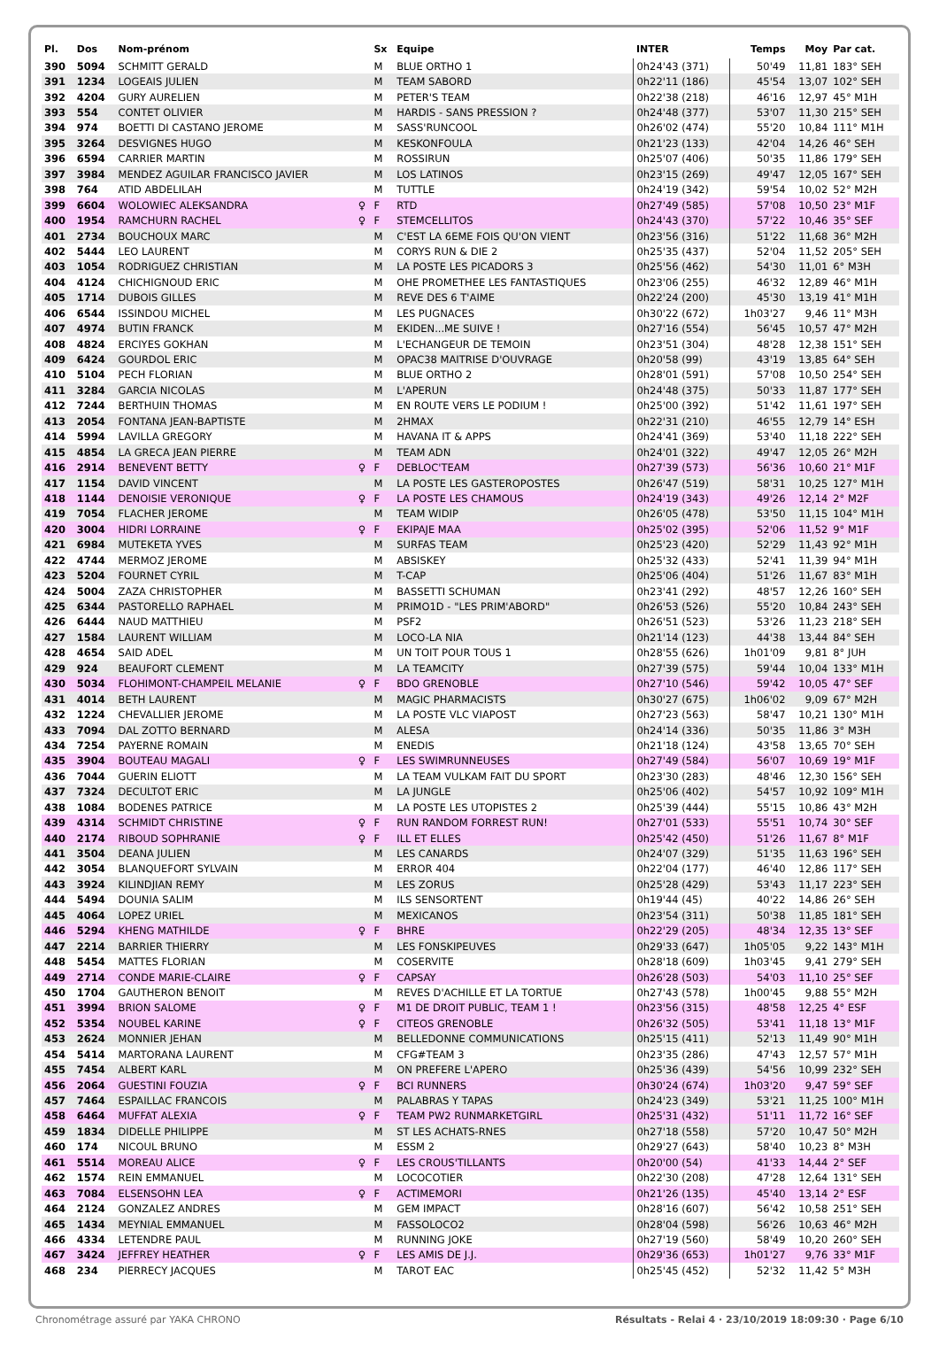| Pl. | Dos | Nom-prénom | | Sx | Equipe | INTER | Temps | Moy | Par cat. |
| --- | --- | --- | --- | --- | --- | --- | --- | --- | --- |
| 390 | 5094 | SCHMITT GERALD | | M | BLUE ORTHO 1 | 0h24'43 (371) | 50'49 | 11,81 | 183° SEH |
| 391 | 1234 | LOGEAIS JULIEN | | M | TEAM SABORD | 0h22'11 (186) | 45'54 | 13,07 | 102° SEH |
| 392 | 4204 | GURY AURELIEN | | M | PETER'S TEAM | 0h22'38 (218) | 46'16 | 12,97 | 45° M1H |
| 393 | 554 | CONTET OLIVIER | | M | HARDIS - SANS PRESSION ? | 0h24'48 (377) | 53'07 | 11,30 | 215° SEH |
| 394 | 974 | BOETTI DI CASTANO JEROME | | M | SASS'RUNCOOL | 0h26'02 (474) | 55'20 | 10,84 | 111° M1H |
| 395 | 3264 | DESVIGNES HUGO | | M | KESKONFOULA | 0h21'23 (133) | 42'04 | 14,26 | 46° SEH |
| 396 | 6594 | CARRIER MARTIN | | M | ROSSIRUN | 0h25'07 (406) | 50'35 | 11,86 | 179° SEH |
| 397 | 3984 | MENDEZ AGUILAR FRANCISCO JAVIER | | M | LOS LATINOS | 0h23'15 (269) | 49'47 | 12,05 | 167° SEH |
| 398 | 764 | ATID ABDELILAH | | M | TUTTLE | 0h24'19 (342) | 59'54 | 10,02 | 52° M2H |
| 399 | 6604 | WOLOWIEC ALEKSANDRA | ♀ | F | RTD | 0h27'49 (585) | 57'08 | 10,50 | 23° M1F |
| 400 | 1954 | RAMCHURN RACHEL | ♀ | F | STEMCELLITOS | 0h24'43 (370) | 57'22 | 10,46 | 35° SEF |
| 401 | 2734 | BOUCHOUX MARC | | M | C'EST LA 6EME FOIS QU'ON VIENT | 0h23'56 (316) | 51'22 | 11,68 | 36° M2H |
| 402 | 5444 | LEO LAURENT | | M | CORYS RUN & DIE 2 | 0h25'35 (437) | 52'04 | 11,52 | 205° SEH |
| 403 | 1054 | RODRIGUEZ CHRISTIAN | | M | LA POSTE LES PICADORS 3 | 0h25'56 (462) | 54'30 | 11,01 | 6° M3H |
| 404 | 4124 | CHICHIGNOUD ERIC | | M | OHE PROMETHEE LES FANTASTIQUES | 0h23'06 (255) | 46'32 | 12,89 | 46° M1H |
| 405 | 1714 | DUBOIS GILLES | | M | REVE DES 6 T'AIME | 0h22'24 (200) | 45'30 | 13,19 | 41° M1H |
| 406 | 6544 | ISSINDOU MICHEL | | M | LES PUGNACES | 0h30'22 (672) | 1h03'27 | 9,46 | 11° M3H |
| 407 | 4974 | BUTIN FRANCK | | M | EKIDEN...ME SUIVE ! | 0h27'16 (554) | 56'45 | 10,57 | 47° M2H |
| 408 | 4824 | ERCIYES GOKHAN | | M | L'ECHANGEUR DE TEMOIN | 0h23'51 (304) | 48'28 | 12,38 | 151° SEH |
| 409 | 6424 | GOURDOL ERIC | | M | OPAC38 MAITRISE D'OUVRAGE | 0h20'58 (99) | 43'19 | 13,85 | 64° SEH |
| 410 | 5104 | PECH FLORIAN | | M | BLUE ORTHO 2 | 0h28'01 (591) | 57'08 | 10,50 | 254° SEH |
| 411 | 3284 | GARCIA NICOLAS | | M | L'APERUN | 0h24'48 (375) | 50'33 | 11,87 | 177° SEH |
| 412 | 7244 | BERTHUIN THOMAS | | M | EN ROUTE VERS LE PODIUM ! | 0h25'00 (392) | 51'42 | 11,61 | 197° SEH |
| 413 | 2054 | FONTANA JEAN-BAPTISTE | | M | 2HMAX | 0h22'31 (210) | 46'55 | 12,79 | 14° ESH |
| 414 | 5994 | LAVILLA GREGORY | | M | HAVANA IT & APPS | 0h24'41 (369) | 53'40 | 11,18 | 222° SEH |
| 415 | 4854 | LA GRECA JEAN PIERRE | | M | TEAM ADN | 0h24'01 (322) | 49'47 | 12,05 | 26° M2H |
| 416 | 2914 | BENEVENT BETTY | ♀ | F | DEBLOC'TEAM | 0h27'39 (573) | 56'36 | 10,60 | 21° M1F |
| 417 | 1154 | DAVID VINCENT | | M | LA POSTE LES GASTEROPOSTES | 0h26'47 (519) | 58'31 | 10,25 | 127° M1H |
| 418 | 1144 | DENOISIE VERONIQUE | ♀ | F | LA POSTE LES CHAMOUS | 0h24'19 (343) | 49'26 | 12,14 | 2° M2F |
| 419 | 7054 | FLACHER JEROME | | M | TEAM WIDIP | 0h26'05 (478) | 53'50 | 11,15 | 104° M1H |
| 420 | 3004 | HIDRI LORRAINE | ♀ | F | EKIPAJE MAA | 0h25'02 (395) | 52'06 | 11,52 | 9° M1F |
| 421 | 6984 | MUTEKETA YVES | | M | SURFAS TEAM | 0h25'23 (420) | 52'29 | 11,43 | 92° M1H |
| 422 | 4744 | MERMOZ JEROME | | M | ABSISKEY | 0h25'32 (433) | 52'41 | 11,39 | 94° M1H |
| 423 | 5204 | FOURNET CYRIL | | M | T-CAP | 0h25'06 (404) | 51'26 | 11,67 | 83° M1H |
| 424 | 5004 | ZAZA CHRISTOPHER | | M | BASSETTI SCHUMAN | 0h23'41 (292) | 48'57 | 12,26 | 160° SEH |
| 425 | 6344 | PASTORELLO RAPHAEL | | M | PRIMO1D - "LES PRIM'ABORD" | 0h26'53 (526) | 55'20 | 10,84 | 243° SEH |
| 426 | 6444 | NAUD MATTHIEU | | M | PSF2 | 0h26'51 (523) | 53'26 | 11,23 | 218° SEH |
| 427 | 1584 | LAURENT WILLIAM | | M | LOCO-LA NIA | 0h21'14 (123) | 44'38 | 13,44 | 84° SEH |
| 428 | 4654 | SAID ADEL | | M | UN TOIT POUR TOUS 1 | 0h28'55 (626) | 1h01'09 | 9,81 | 8° JUH |
| 429 | 924 | BEAUFORT CLEMENT | | M | LA TEAMCITY | 0h27'39 (575) | 59'44 | 10,04 | 133° M1H |
| 430 | 5034 | FLOHIMONT-CHAMPEIL MELANIE | ♀ | F | BDO GRENOBLE | 0h27'10 (546) | 59'42 | 10,05 | 47° SEF |
| 431 | 4014 | BETH LAURENT | | M | MAGIC PHARMACISTS | 0h30'27 (675) | 1h06'02 | 9,09 | 67° M2H |
| 432 | 1224 | CHEVALLIER JEROME | | M | LA POSTE VLC VIAPOST | 0h27'23 (563) | 58'47 | 10,21 | 130° M1H |
| 433 | 7094 | DAL ZOTTO BERNARD | | M | ALESA | 0h24'14 (336) | 50'35 | 11,86 | 3° M3H |
| 434 | 7254 | PAYERNE ROMAIN | | M | ENEDIS | 0h21'18 (124) | 43'58 | 13,65 | 70° SEH |
| 435 | 3904 | BOUTEAU MAGALI | ♀ | F | LES SWIMRUNNEUSES | 0h27'49 (584) | 56'07 | 10,69 | 19° M1F |
| 436 | 7044 | GUERIN ELIOTT | | M | LA TEAM VULKAM FAIT DU SPORT | 0h23'30 (283) | 48'46 | 12,30 | 156° SEH |
| 437 | 7324 | DECULTOT ERIC | | M | LA JUNGLE | 0h25'06 (402) | 54'57 | 10,92 | 109° M1H |
| 438 | 1084 | BODENES PATRICE | | M | LA POSTE LES UTOPISTES 2 | 0h25'39 (444) | 55'15 | 10,86 | 43° M2H |
| 439 | 4314 | SCHMIDT CHRISTINE | ♀ | F | RUN RANDOM FORREST RUN! | 0h27'01 (533) | 55'51 | 10,74 | 30° SEF |
| 440 | 2174 | RIBOUD SOPHRANIE | ♀ | F | ILL ET ELLES | 0h25'42 (450) | 51'26 | 11,67 | 8° M1F |
| 441 | 3504 | DEANA JULIEN | | M | LES CANARDS | 0h24'07 (329) | 51'35 | 11,63 | 196° SEH |
| 442 | 3054 | BLANQUEFORT SYLVAIN | | M | ERROR 404 | 0h22'04 (177) | 46'40 | 12,86 | 117° SEH |
| 443 | 3924 | KILINDJIAN REMY | | M | LES ZORUS | 0h25'28 (429) | 53'43 | 11,17 | 223° SEH |
| 444 | 5494 | DOUNIA SALIM | | M | ILS SENSORTENT | 0h19'44 (45) | 40'22 | 14,86 | 26° SEH |
| 445 | 4064 | LOPEZ URIEL | | M | MEXICANOS | 0h23'54 (311) | 50'38 | 11,85 | 181° SEH |
| 446 | 5294 | KHENG MATHILDE | ♀ | F | BHRE | 0h22'29 (205) | 48'34 | 12,35 | 13° SEF |
| 447 | 2214 | BARRIER THIERRY | | M | LES FONSKIPEUVES | 0h29'33 (647) | 1h05'05 | 9,22 | 143° M1H |
| 448 | 5454 | MATTES FLORIAN | | M | COSERVITE | 0h28'18 (609) | 1h03'45 | 9,41 | 279° SEH |
| 449 | 2714 | CONDE MARIE-CLAIRE | ♀ | F | CAPSAY | 0h26'28 (503) | 54'03 | 11,10 | 25° SEF |
| 450 | 1704 | GAUTHERON BENOIT | | M | REVES D'ACHILLE ET LA TORTUE | 0h27'43 (578) | 1h00'45 | 9,88 | 55° M2H |
| 451 | 3994 | BRION SALOME | ♀ | F | M1 DE DROIT PUBLIC, TEAM 1 ! | 0h23'56 (315) | 48'58 | 12,25 | 4° ESF |
| 452 | 5354 | NOUBEL KARINE | ♀ | F | CITEOS GRENOBLE | 0h26'32 (505) | 53'41 | 11,18 | 13° M1F |
| 453 | 2624 | MONNIER JEHAN | | M | BELLEDONNE COMMUNICATIONS | 0h25'15 (411) | 52'13 | 11,49 | 90° M1H |
| 454 | 5414 | MARTORANA LAURENT | | M | CFG#TEAM 3 | 0h23'35 (286) | 47'43 | 12,57 | 57° M1H |
| 455 | 7454 | ALBERT KARL | | M | ON PREFERE L'APERO | 0h25'36 (439) | 54'56 | 10,99 | 232° SEH |
| 456 | 2064 | GUESTINI FOUZIA | ♀ | F | BCI RUNNERS | 0h30'24 (674) | 1h03'20 | 9,47 | 59° SEF |
| 457 | 7464 | ESPAILLAC FRANCOIS | | M | PALABRAS Y TAPAS | 0h24'23 (349) | 53'21 | 11,25 | 100° M1H |
| 458 | 6464 | MUFFAT ALEXIA | ♀ | F | TEAM PW2 RUNMARKETGIRL | 0h25'31 (432) | 51'11 | 11,72 | 16° SEF |
| 459 | 1834 | DIDELLE PHILIPPE | | M | ST LES ACHATS-RNES | 0h27'18 (558) | 57'20 | 10,47 | 50° M2H |
| 460 | 174 | NICOUL BRUNO | | M | ESSM 2 | 0h29'27 (643) | 58'40 | 10,23 | 8° M3H |
| 461 | 5514 | MOREAU ALICE | ♀ | F | LES CROUS'TILLANTS | 0h20'00 (54) | 41'33 | 14,44 | 2° SEF |
| 462 | 1574 | REIN EMMANUEL | | M | LOCOCOTIER | 0h22'30 (208) | 47'28 | 12,64 | 131° SEH |
| 463 | 7084 | ELSENSOHN LEA | ♀ | F | ACTIMEMORI | 0h21'26 (135) | 45'40 | 13,14 | 2° ESF |
| 464 | 2124 | GONZALEZ ANDRES | | M | GEM IMPACT | 0h28'16 (607) | 56'42 | 10,58 | 251° SEH |
| 465 | 1434 | MEYNIAL EMMANUEL | | M | FASSOLOCO2 | 0h28'04 (598) | 56'26 | 10,63 | 46° M2H |
| 466 | 4334 | LETENDRE PAUL | | M | RUNNING JOKE | 0h27'19 (560) | 58'49 | 10,20 | 260° SEH |
| 467 | 3424 | JEFFREY HEATHER | ♀ | F | LES AMIS DE J.J. | 0h29'36 (653) | 1h01'27 | 9,76 | 33° M1F |
| 468 | 234 | PIERRECY JACQUES | | M | TAROT EAC | 0h25'45 (452) | 52'32 | 11,42 | 5° M3H |
Chronométrage assuré par YAKA CHRONO Résultats - Relai 4 · 23/10/2019 18:09:30 · Page 6/10